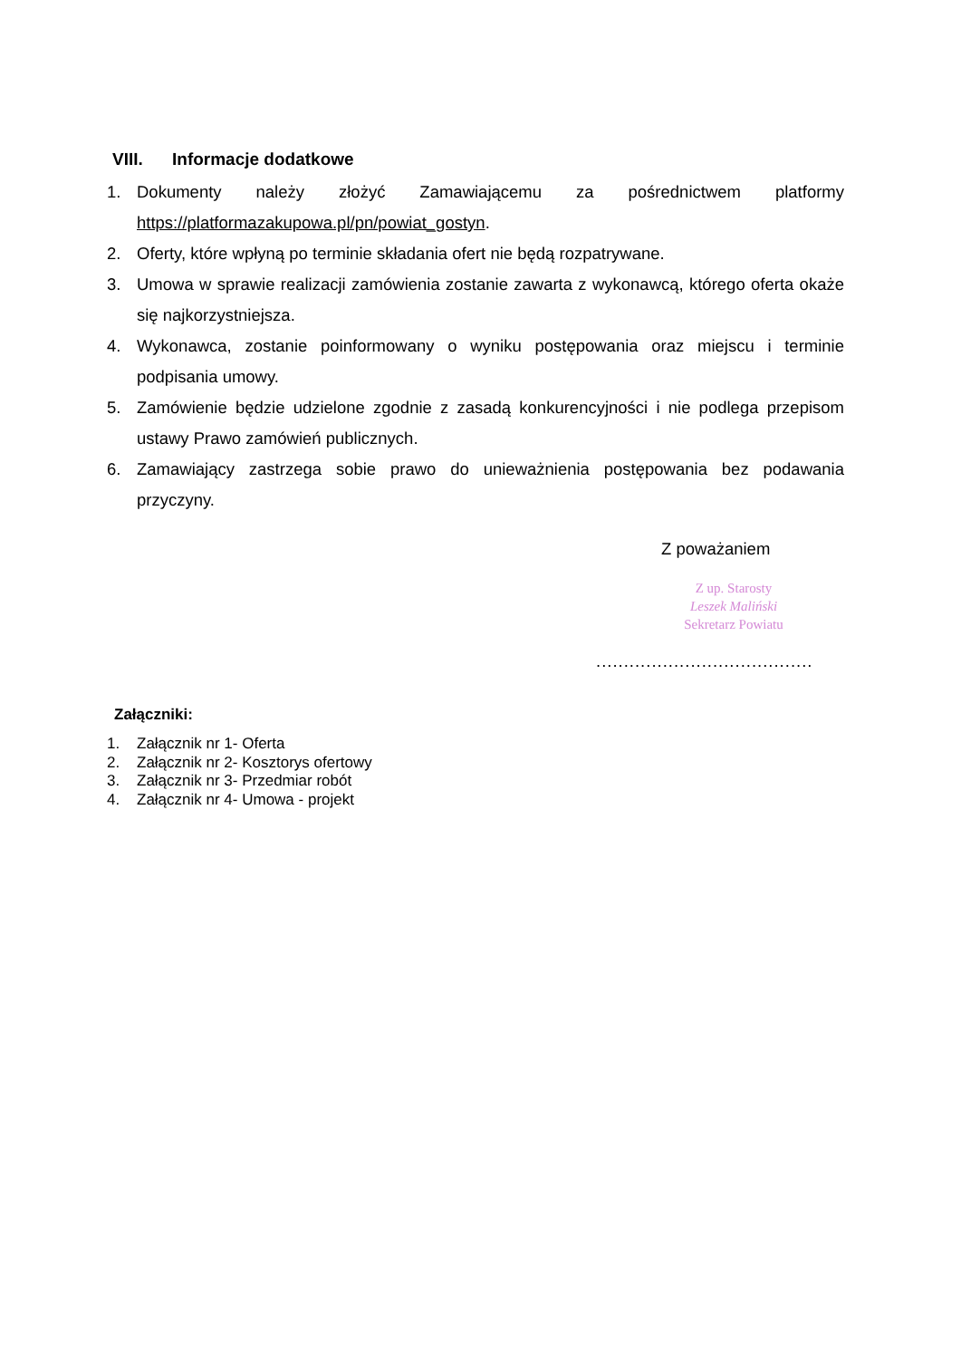VIII. Informacje dodatkowe
1. Dokumenty należy złożyć Zamawiającemu za pośrednictwem platformy https://platformazakupowa.pl/pn/powiat_gostyn.
2. Oferty, które wpłyną po terminie składania ofert nie będą rozpatrywane.
3. Umowa w sprawie realizacji zamówienia zostanie zawarta z wykonawcą, którego oferta okaże się najkorzystniejsza.
4. Wykonawca, zostanie poinformowany o wyniku postępowania oraz miejscu i terminie podpisania umowy.
5. Zamówienie będzie udzielone zgodnie z zasadą konkurencyjności i nie podlega przepisom ustawy Prawo zamówień publicznych.
6. Zamawiający zastrzega sobie prawo do unieważnienia postępowania bez podawania przyczyny.
Z poważaniem
Z up. Starosty
Leszek Maliński
Sekretarz Powiatu
.......................................
Załączniki:
1. Załącznik nr 1- Oferta
2. Załącznik nr 2- Kosztorys ofertowy
3. Załącznik nr 3- Przedmiar robót
4. Załącznik nr 4- Umowa - projekt